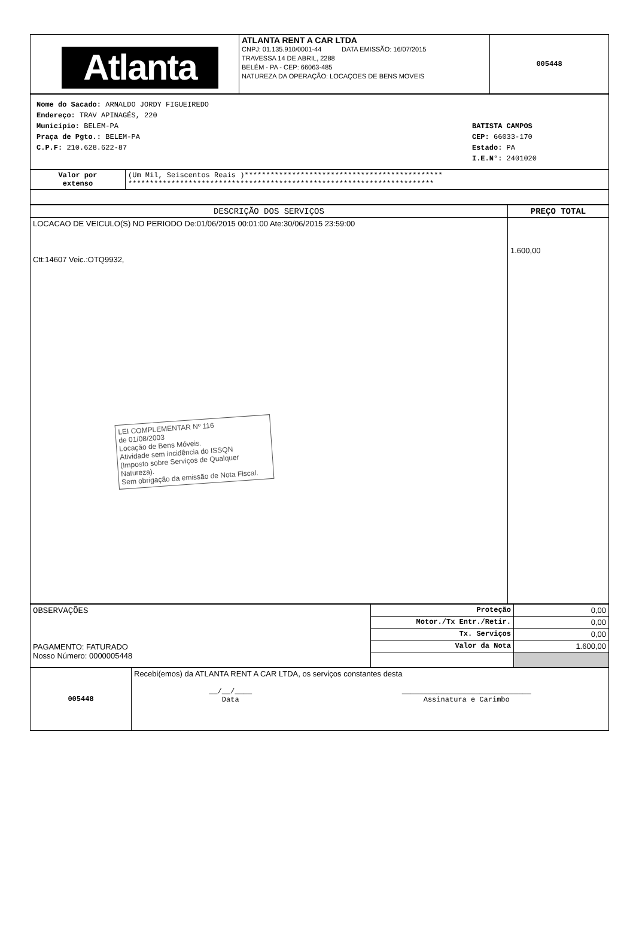| Atlanta | ATLANTA RENT A CAR LTDA CNPJ: 01.135.910/0001-44 DATA EMISSÃO: 16/07/2015 TRAVESSA 14 DE ABRIL, 2288 BELÉM - PA - CEP: 66063-485 NATUREZA DA OPERAÇÃO: LOCAÇOES DE BENS MOVEIS | 005448 |
| Nome do Sacado: ARNALDO JORDY FIGUEIREDO Endereço: TRAV APINAGÉS, 220 Município: BELEM-PA Praça de Pgto.: BELEM-PA C.P.F: 210.628.622-87 BATISTA CAMPOS CEP: 66033-170 Estado: PA I.E.N°: 2401020 |
| Valor por extenso | (Um Mil, Seiscentos Reais )********************************************** *********************************************************************** |
| DESCRIÇÃO DOS SERVIÇOS | PREÇO TOTAL |
| --- | --- |
| LOCACAO DE VEICULO(S) NO PERIODO De:01/06/2015 00:01:00 Ate:30/06/2015 23:59:00 Ctt:14607 Veic.:OTQ9932, LEI COMPLEMENTAR Nº 116 de 01/08/2003 Locação de Bens Móveis. Atividade sem incidência do ISSQN (Imposto sobre Serviços de Qualquer Natureza). Sem obrigação da emissão de Nota Fiscal. | 1.600,00 |
| OBSERVAÇÕES PAGAMENTO: FATURADO Nosso Número: 0000005448 | Proteção | 0,00 |
| | Motor./Tx Entr./Retir. | 0,00 |
| | Tx. Serviços | 0,00 |
| | Valor da Nota | 1.600,00 |
| 005448 | Recebi(emos) da ATLANTA RENT A CAR LTDA, os serviços constantes desta __/__/____ Data ______________________________ Assinatura e Carimbo |